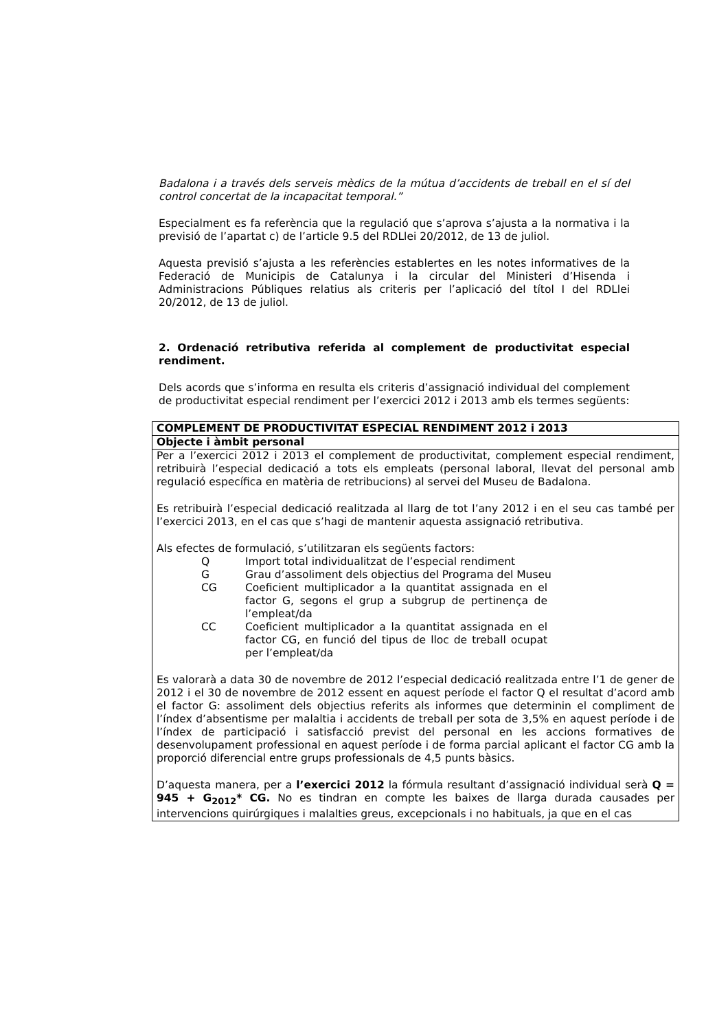Badalona i a través dels serveis mèdics de la mútua d’accidents de treball en el sí del control concertat de la incapacitat temporal.”
Especialment es fa referència que la regulació que s’aprova s’ajusta a la normativa i la previsió de l’apartat c) de l’article 9.5 del RDLlei 20/2012, de 13 de juliol.
Aquesta previsió s’ajusta a les referències establertes en les notes informatives de la Federació de Municipis de Catalunya i la circular del Ministeri d’Hisenda i Administracions Públiques relatius als criteris per l’aplicació del títol I del RDLlei 20/2012, de 13 de juliol.
2. Ordenació retributiva referida al complement de productivitat especial rendiment.
Dels acords que s’informa en resulta els criteris d’assignació individual del complement de productivitat especial rendiment per l’exercici 2012 i 2013 amb els termes següents:
| COMPLEMENT DE PRODUCTIVITAT ESPECIAL RENDIMENT 2012 i 2013 |
| Objecte i àmbit personal |
| Per a l’exercici 2012 i 2013 el complement de productivitat, complement especial rendiment, retribuirà l’especial dedicació a tots els empleats (personal laboral, llevat del personal amb regulació específica en matèria de retribucions) al servei del Museu de Badalona. Es retribuirà l’especial dedicació realitzada al llarg de tot l’any 2012 i en el seu cas també per l’exercici 2013, en el cas que s’hagi de mantenir aquesta assignació retributiva. Als efectes de formulació, s’utilitzaran els següents factors: Q Import total individualitzat de l’especial rendiment G Grau d’assoliment dels objectius del Programa del Museu CG Coeficient multiplicador a la quantitat assignada en el factor G, segons el grup a subgrup de pertinença de l’empleat/da CC Coeficient multiplicador a la quantitat assignada en el factor CG, en funció del tipus de lloc de treball ocupat per l’empleat/da Es valorarà a data 30 de novembre de 2012 l’especial dedicació realitzada entre l’1 de gener de 2012 i el 30 de novembre de 2012 essent en aquest període el factor Q el resultat d’acord amb el factor G: assoliment dels objectius referits als informes que determinin el compliment de l’índex d’absentisme per malaltia i accidents de treball per sota de 3,5% en aquest període i de l’índex de participació i satisfacció previst del personal en les accions formatives de desenvolupament professional en aquest període i de forma parcial aplicant el factor CG amb la proporció diferencial entre grups professionals de 4,5 punts bàsics. D’aquesta manera, per a l’exercici 2012 la fórmula resultant d’assignació individual serà Q = 945 + G<sub>2012</sub>* CG. No es tindran en compte les baixes de llarga durada causades per intervencions quirúrgiques i malalties greus, excepcionals i no habituals, ja que en el cas |